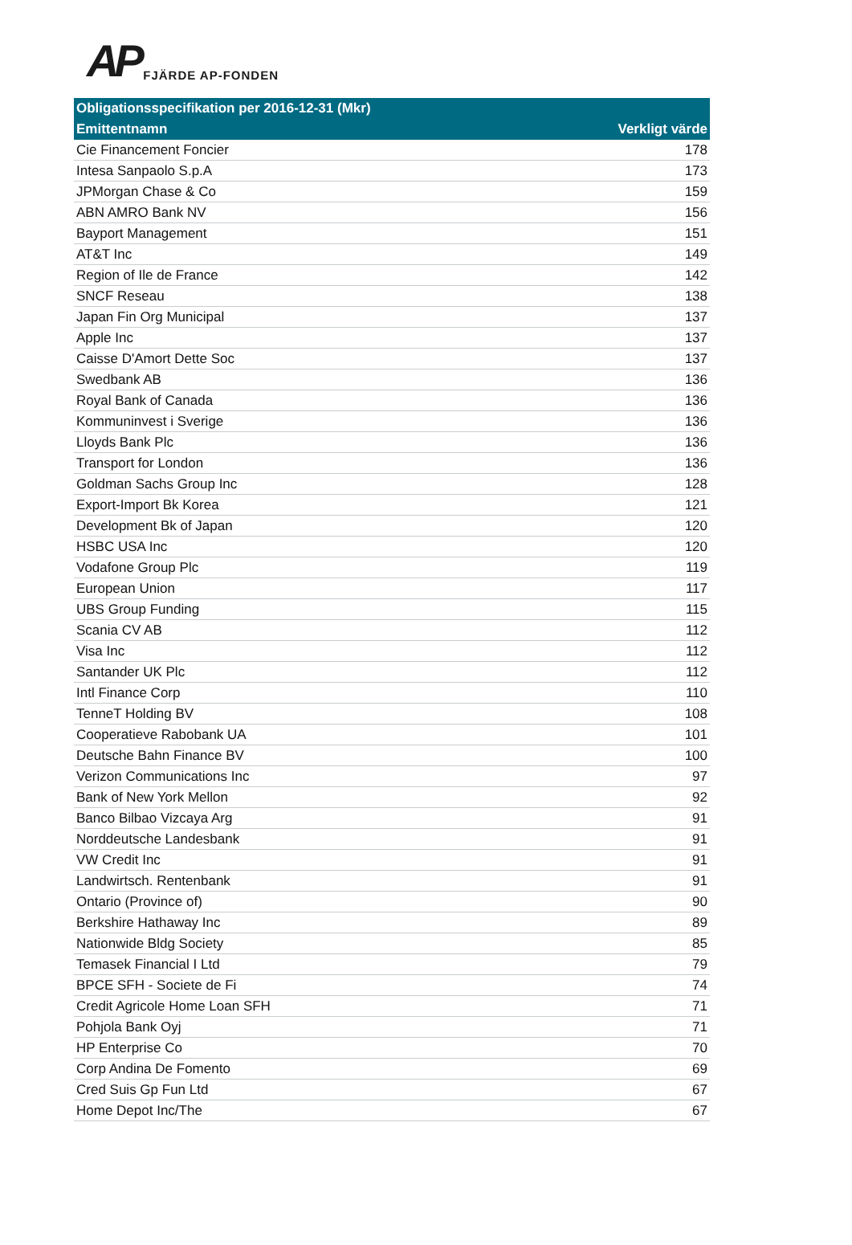AP FJÄRDE AP-FONDEN
| Obligationsspecifikation per 2016-12-31 (Mkr) | |
| --- | --- |
| Emittentnamn | Verkligt värde |
| Cie Financement Foncier | 178 |
| Intesa Sanpaolo S.p.A | 173 |
| JPMorgan Chase & Co | 159 |
| ABN AMRO Bank NV | 156 |
| Bayport Management | 151 |
| AT&T Inc | 149 |
| Region of Ile de France | 142 |
| SNCF Reseau | 138 |
| Japan Fin Org Municipal | 137 |
| Apple Inc | 137 |
| Caisse D'Amort Dette Soc | 137 |
| Swedbank AB | 136 |
| Royal Bank of Canada | 136 |
| Kommuninvest i Sverige | 136 |
| Lloyds Bank Plc | 136 |
| Transport for London | 136 |
| Goldman Sachs Group Inc | 128 |
| Export-Import Bk Korea | 121 |
| Development Bk of Japan | 120 |
| HSBC USA Inc | 120 |
| Vodafone Group Plc | 119 |
| European Union | 117 |
| UBS Group Funding | 115 |
| Scania CV AB | 112 |
| Visa Inc | 112 |
| Santander UK Plc | 112 |
| Intl Finance Corp | 110 |
| TenneT Holding BV | 108 |
| Cooperatieve Rabobank UA | 101 |
| Deutsche Bahn Finance BV | 100 |
| Verizon Communications Inc | 97 |
| Bank of New York Mellon | 92 |
| Banco Bilbao Vizcaya Arg | 91 |
| Norddeutsche Landesbank | 91 |
| VW Credit Inc | 91 |
| Landwirtsch. Rentenbank | 91 |
| Ontario (Province of) | 90 |
| Berkshire Hathaway Inc | 89 |
| Nationwide Bldg Society | 85 |
| Temasek Financial I Ltd | 79 |
| BPCE SFH - Societe de Fi | 74 |
| Credit Agricole Home Loan SFH | 71 |
| Pohjola Bank Oyj | 71 |
| HP Enterprise Co | 70 |
| Corp Andina De Fomento | 69 |
| Cred Suis Gp Fun Ltd | 67 |
| Home Depot Inc/The | 67 |